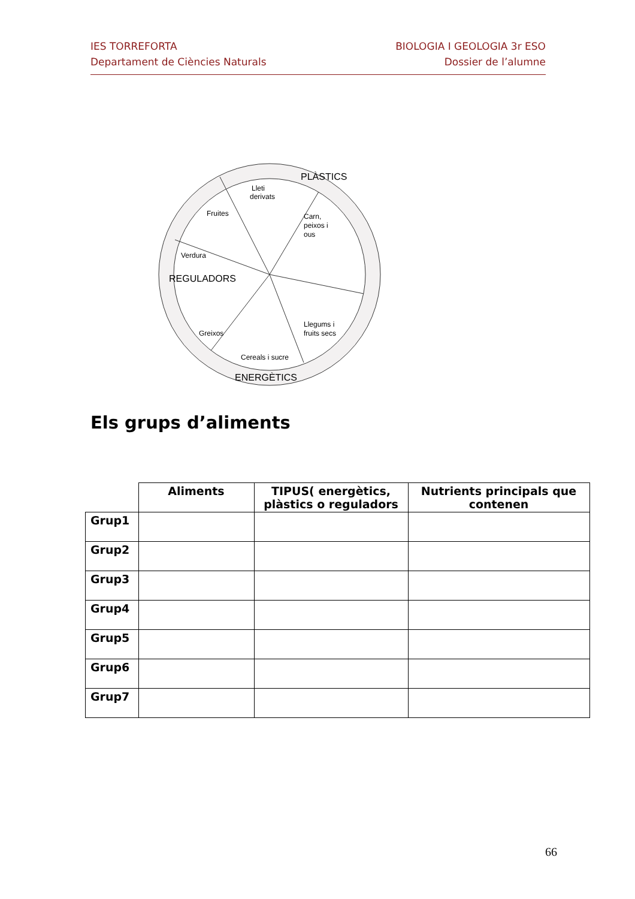IES TORREFORTA
Departament de Ciències Naturals
BIOLOGIA I GEOLOGIA 3r ESO
Dossier de l’alumne
Lleti
derivats
Carn,
peixos i
ous
Fruites
Verdura
Llegums i
fruits secs
Greixos
Cereals i sucre
PLÀSTICS
REGULADORS
ENERGÈTICS
Els grups d’aliments
| | Aliments | TIPUS( energètics, plàstics o reguladors | Nutrients principals que contenen |
| Grup1 | | | |
| Grup2 | | | |
| Grup3 | | | |
| Grup4 | | | |
| Grup5 | | | |
| Grup6 | | | |
| Grup7 | | | |
66